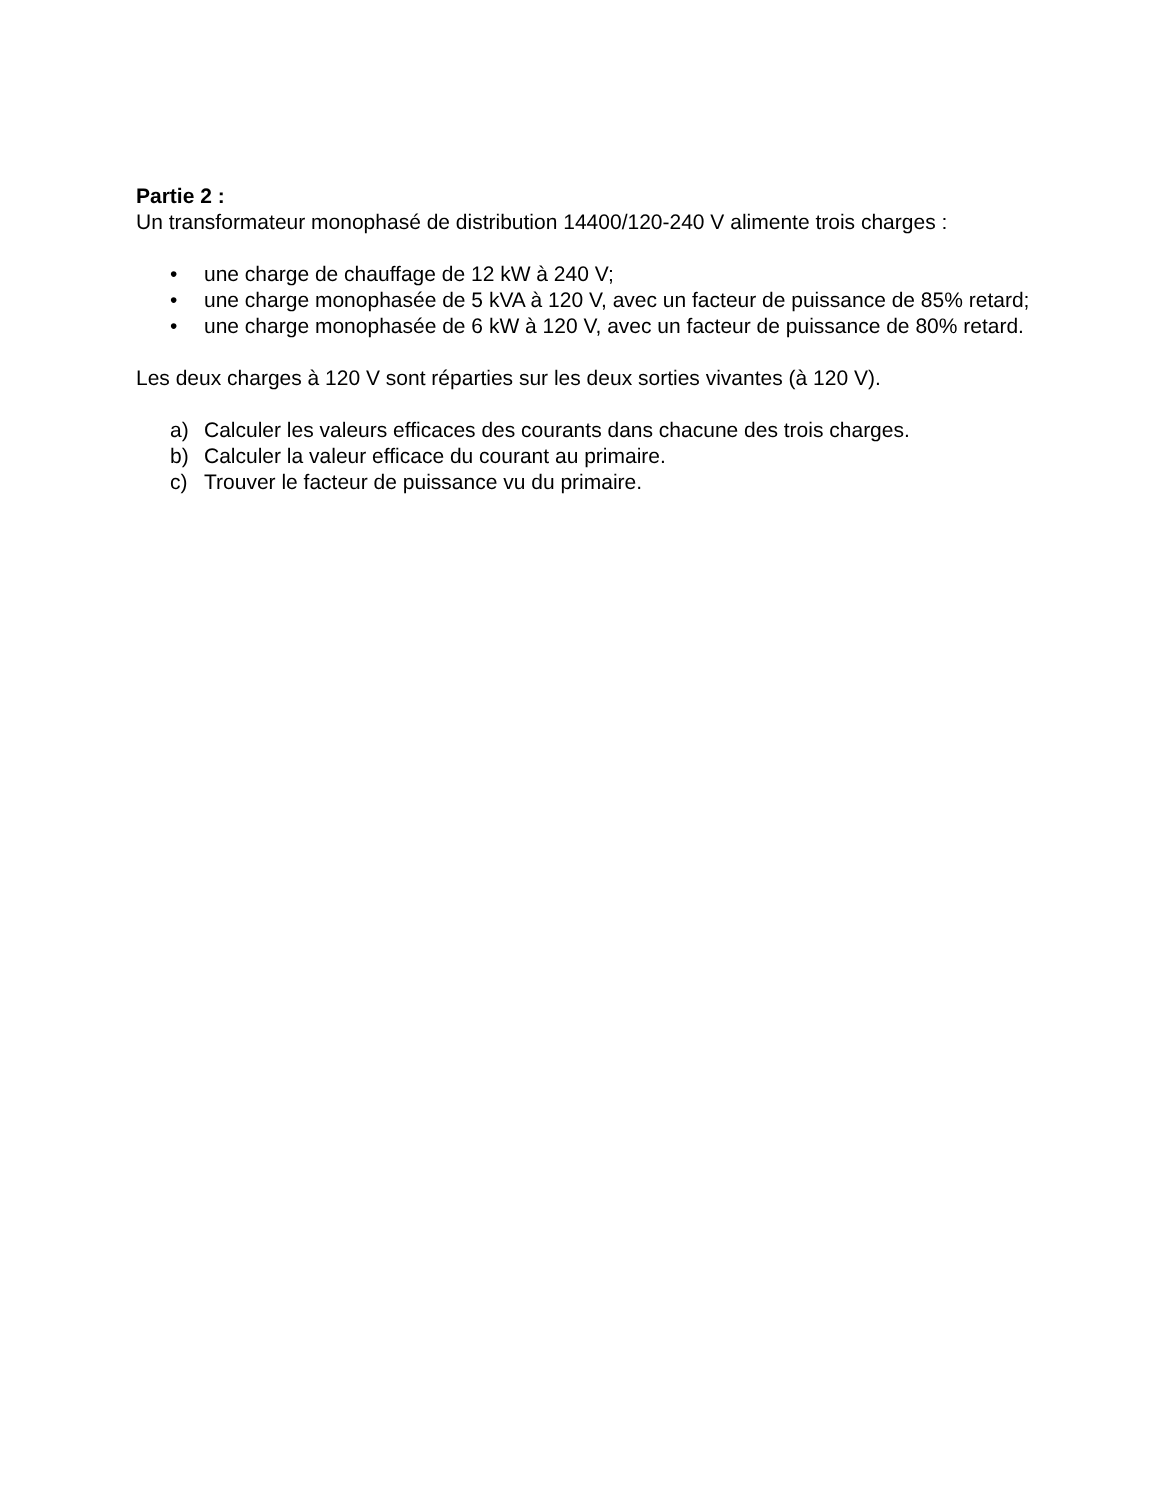Partie 2 :
Un transformateur monophasé de distribution 14400/120-240 V alimente trois charges :
• une charge de chauffage de 12 kW à 240 V;
• une charge monophasée de 5 kVA à 120 V, avec un facteur de puissance de 85% retard;
• une charge monophasée de 6 kW à 120 V, avec un facteur de puissance de 80% retard.
Les deux charges à 120 V sont réparties sur les deux sorties vivantes (à 120 V).
a) Calculer les valeurs efficaces des courants dans chacune des trois charges.
b) Calculer la valeur efficace du courant au primaire.
c) Trouver le facteur de puissance vu du primaire.